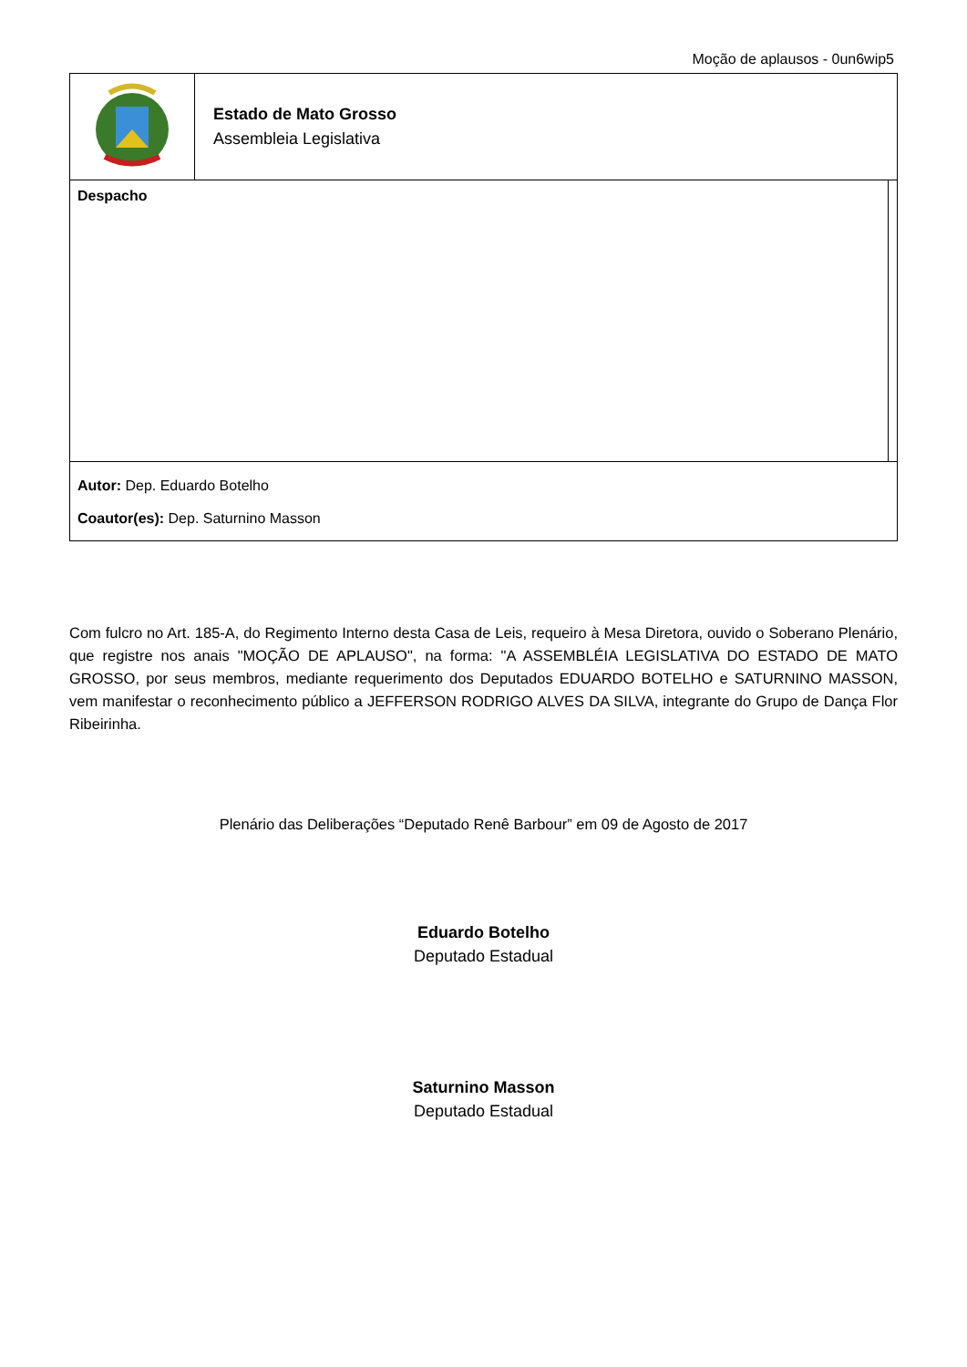Moção de aplausos - 0un6wip5
| | Estado de Mato Grosso Assembleia Legislativa | |
| Despacho | | |
| Autor: Dep. Eduardo Botelho Coautor(es): Dep. Saturnino Masson | | |
Com fulcro no Art. 185-A, do Regimento Interno desta Casa de Leis, requeiro à Mesa Diretora, ouvido o Soberano Plenário, que registre nos anais "MOÇÃO DE APLAUSO", na forma: "A ASSEMBLÉIA LEGISLATIVA DO ESTADO DE MATO GROSSO, por seus membros, mediante requerimento dos Deputados EDUARDO BOTELHO e SATURNINO MASSON, vem manifestar o reconhecimento público a JEFFERSON RODRIGO ALVES DA SILVA, integrante do Grupo de Dança Flor Ribeirinha.
Plenário das Deliberações “Deputado Renê Barbour” em 09 de Agosto de 2017
Eduardo Botelho
Deputado Estadual
Saturnino Masson
Deputado Estadual